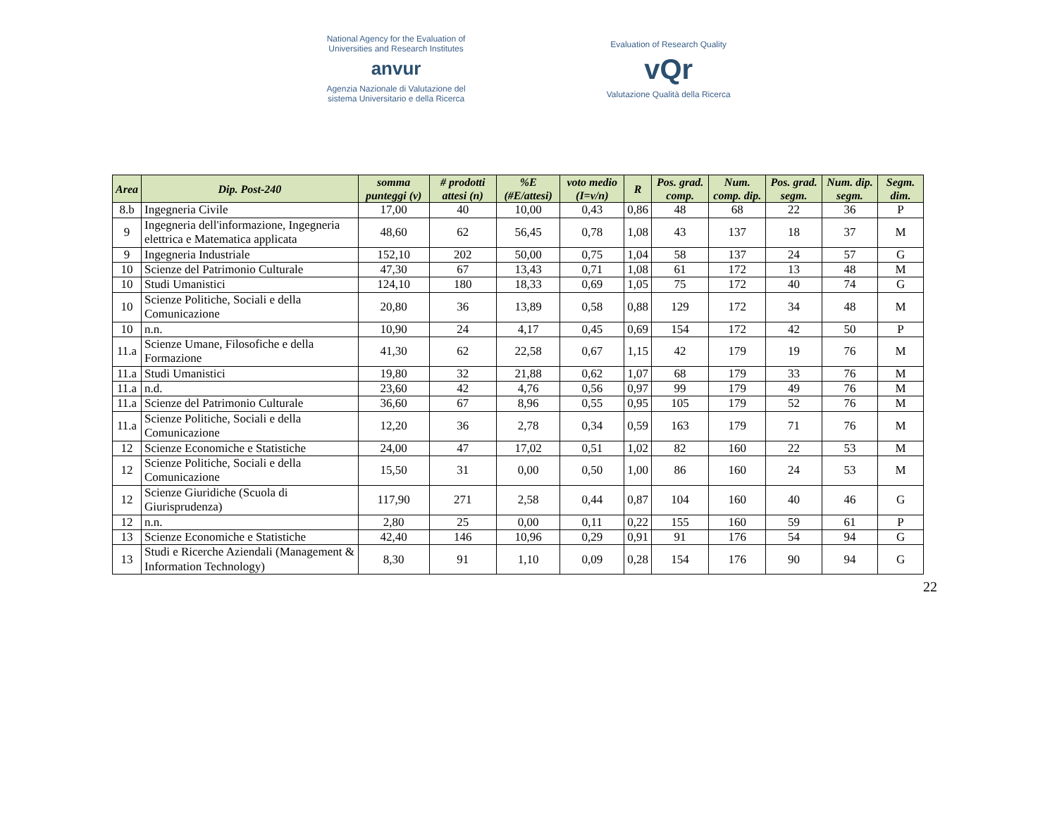National Agency for the Evaluation of
Universities and Research Institutes
anvur
Agenzia Nazionale di Valutazione del
sistema Universitario e della Ricerca
Evaluation of Research Quality
vQr
Valutazione Qualità della Ricerca
| Area | Dip. Post-240 | somma punteggi (v) | # prodotti attesi (n) | %E (#E/attesi) | voto medio (I=v/n) | R | Pos. grad. comp. | Num. comp. dip. | Pos. grad. segm. | Num. dip. segm. | Segm. dim. |
| --- | --- | --- | --- | --- | --- | --- | --- | --- | --- | --- | --- |
| 8.b | Ingegneria Civile | 17,00 | 40 | 10,00 | 0,43 | 0,86 | 48 | 68 | 22 | 36 | P |
| 9 | Ingegneria dell'informazione, Ingegneria elettrica e Matematica applicata | 48,60 | 62 | 56,45 | 0,78 | 1,08 | 43 | 137 | 18 | 37 | M |
| 9 | Ingegneria Industriale | 152,10 | 202 | 50,00 | 0,75 | 1,04 | 58 | 137 | 24 | 57 | G |
| 10 | Scienze del Patrimonio Culturale | 47,30 | 67 | 13,43 | 0,71 | 1,08 | 61 | 172 | 13 | 48 | M |
| 10 | Studi Umanistici | 124,10 | 180 | 18,33 | 0,69 | 1,05 | 75 | 172 | 40 | 74 | G |
| 10 | Scienze Politiche, Sociali e della Comunicazione | 20,80 | 36 | 13,89 | 0,58 | 0,88 | 129 | 172 | 34 | 48 | M |
| 10 | n.n. | 10,90 | 24 | 4,17 | 0,45 | 0,69 | 154 | 172 | 42 | 50 | P |
| 11.a | Scienze Umane, Filosofiche e della Formazione | 41,30 | 62 | 22,58 | 0,67 | 1,15 | 42 | 179 | 19 | 76 | M |
| 11.a | Studi Umanistici | 19,80 | 32 | 21,88 | 0,62 | 1,07 | 68 | 179 | 33 | 76 | M |
| 11.a | n.d. | 23,60 | 42 | 4,76 | 0,56 | 0,97 | 99 | 179 | 49 | 76 | M |
| 11.a | Scienze del Patrimonio Culturale | 36,60 | 67 | 8,96 | 0,55 | 0,95 | 105 | 179 | 52 | 76 | M |
| 11.a | Scienze Politiche, Sociali e della Comunicazione | 12,20 | 36 | 2,78 | 0,34 | 0,59 | 163 | 179 | 71 | 76 | M |
| 12 | Scienze Economiche e Statistiche | 24,00 | 47 | 17,02 | 0,51 | 1,02 | 82 | 160 | 22 | 53 | M |
| 12 | Scienze Politiche, Sociali e della Comunicazione | 15,50 | 31 | 0,00 | 0,50 | 1,00 | 86 | 160 | 24 | 53 | M |
| 12 | Scienze Giuridiche (Scuola di Giurisprudenza) | 117,90 | 271 | 2,58 | 0,44 | 0,87 | 104 | 160 | 40 | 46 | G |
| 12 | n.n. | 2,80 | 25 | 0,00 | 0,11 | 0,22 | 155 | 160 | 59 | 61 | P |
| 13 | Scienze Economiche e Statistiche | 42,40 | 146 | 10,96 | 0,29 | 0,91 | 91 | 176 | 54 | 94 | G |
| 13 | Studi e Ricerche Aziendali (Management & Information Technology) | 8,30 | 91 | 1,10 | 0,09 | 0,28 | 154 | 176 | 90 | 94 | G |
22